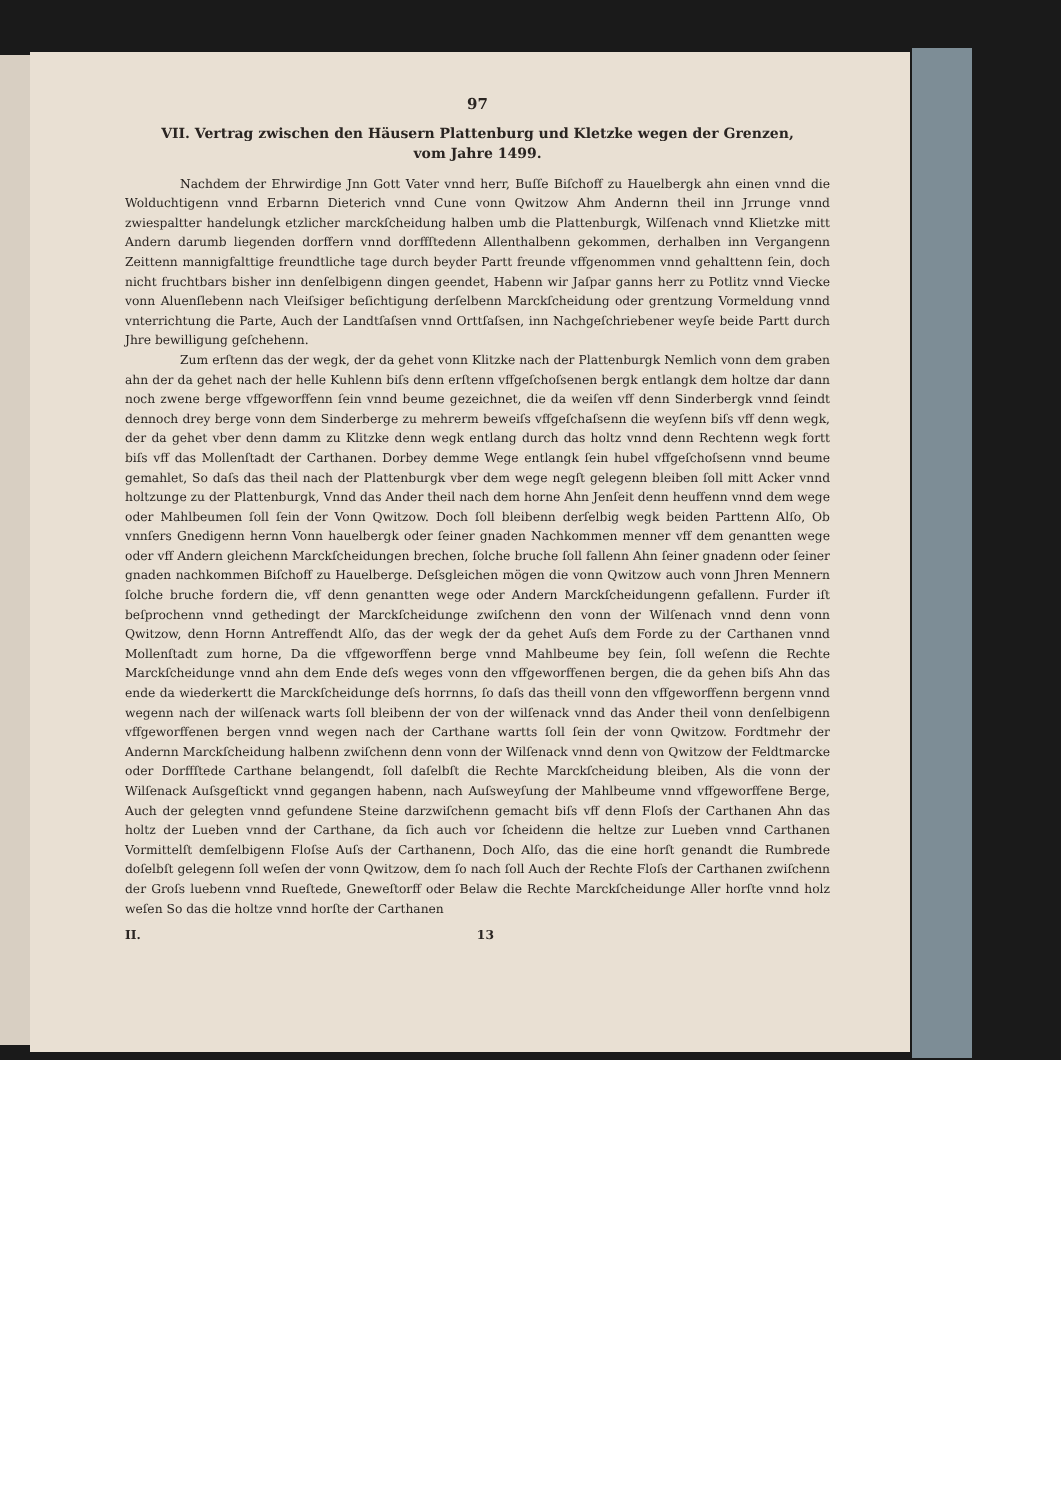97
VII. Vertrag zwischen den Häusern Plattenburg und Kletzke wegen der Grenzen,
vom Jahre 1499.
Nachdem der Ehrwirdige Jnn Gott Vater vnnd herr, Buſſe Biſchoff zu Hauelbergk ahn einen vnnd die Wolduchtigenn vnnd Erbarnn Dieterich vnnd Cune vonn Qwitzow Ahm Andernn theil inn Jrrunge vnnd zwiespaltter handelungk etzlicher marckſcheidung halben umb die Plattenburgk, Wilſenach vnnd Klietzke mitt Andern darumb liegenden dorffern vnnd dorffſtedenn Allenthalbenn gekommen, derhalben inn Vergangenn Zeittenn mannigfalttige freundtliche tage durch beyder Partt freunde vffgenommen vnnd gehalttenn ſein, doch nicht fruchtbars bisher inn denſelbigenn dingen geendet, Habenn wir Jaſpar ganns herr zu Potlitz vnnd Viecke vonn Aluenſlebenn nach Vleiſsiger beſichtigung derſelbenn Marckſcheidung oder grentzung Vormeldung vnnd vnterrichtung die Parte, Auch der Landtſaſsen vnnd Orttſaſsen, inn Nachgeſchriebener weyſe beide Partt durch Jhre bewilligung geſchehenn.
Zum erſtenn das der wegk, der da gehet vonn Klitzke nach der Plattenburgk Nemlich vonn dem graben ahn der da gehet nach der helle Kuhlenn biſs denn erſtenn vffgeſchoſsenen bergk entlangk dem holtze dar dann noch zwene berge vffgeworffenn ſein vnnd beume gezeichnet, die da weiſen vff denn Sinderbergk vnnd ſeindt dennoch drey berge vonn dem Sinderberge zu mehrerm beweiſs vffgeſchaſsenn die weyſenn biſs vff denn wegk, der da gehet vber denn damm zu Klitzke denn wegk entlang durch das holtz vnnd denn Rechtenn wegk fortt biſs vff das Mollenſtadt der Carthanen. Dorbey demme Wege entlangk ſein hubel vffgeſchoſsenn vnnd beume gemahlet, So daſs das theil nach der Plattenburgk vber dem wege negſt gelegenn bleiben ſoll mitt Acker vnnd holtzunge zu der Plattenburgk, Vnnd das Ander theil nach dem horne Ahn Jenſeit denn heuffenn vnnd dem wege oder Mahlbeumen ſoll ſein der Vonn Qwitzow. Doch ſoll bleibenn derſelbig wegk beiden Parttenn Alſo, Ob vnnſers Gnedigenn hernn Vonn hauelbergk oder ſeiner gnaden Nachkommen menner vff dem genantten wege oder vff Andern gleichenn Marckſcheidungen brechen, ſolche bruche ſoll fallenn Ahn ſeiner gnadenn oder ſeiner gnaden nachkommen Biſchoff zu Hauelberge. Deſsgleichen mögen die vonn Qwitzow auch vonn Jhren Mennern ſolche bruche fordern die, vff denn genantten wege oder Andern Marckſcheidungenn gefallenn. Furder iſt beſprochenn vnnd gethedingt der Marckſcheidunge zwiſchenn den vonn der Wilſenach vnnd denn vonn Qwitzow, denn Hornn Antreffendt Alſo, das der wegk der da gehet Auſs dem Forde zu der Carthanen vnnd Mollenſtadt zum horne, Da die vffgeworffenn berge vnnd Mahlbeume bey ſein, ſoll weſenn die Rechte Marckſcheidunge vnnd ahn dem Ende deſs weges vonn den vffgeworffenen bergen, die da gehen biſs Ahn das ende da wiederkertt die Marckſcheidunge deſs horrnns, ſo daſs das theill vonn den vffgeworffenn bergenn vnnd wegenn nach der wilſenack warts ſoll bleibenn der von der wilſenack vnnd das Ander theil vonn denſelbigenn vffgeworffenen bergen vnnd wegen nach der Carthane wartts ſoll ſein der vonn Qwitzow. Fordtmehr der Andernn Marckſcheidung halbenn zwiſchenn denn vonn der Wilſenack vnnd denn von Qwitzow der Feldtmarcke oder Dorffſtede Carthane belangendt, ſoll daſelbſt die Rechte Marckſcheidung bleiben, Als die vonn der Wilſenack Auſsgeſtickt vnnd gegangen habenn, nach Auſsweyſung der Mahlbeume vnnd vffgeworffene Berge, Auch der gelegten vnnd gefundene Steine darzwiſchenn gemacht biſs vff denn Floſs der Carthanen Ahn das holtz der Lueben vnnd der Carthane, da ſich auch vor ſcheidenn die heltze zur Lueben vnnd Carthanen Vormittelſt demſelbigenn Floſse Auſs der Carthanenn, Doch Alſo, das die eine horſt genandt die Rumbrede doſelbſt gelegenn ſoll weſen der vonn Qwitzow, dem ſo nach ſoll Auch der Rechte Floſs der Carthanen zwiſchenn der Groſs luebenn vnnd Rueſtede, Gneweſtorff oder Belaw die Rechte Marckſcheidunge Aller horſte vnnd holz weſen So das die holtze vnnd horſte der Carthanen
II. 13